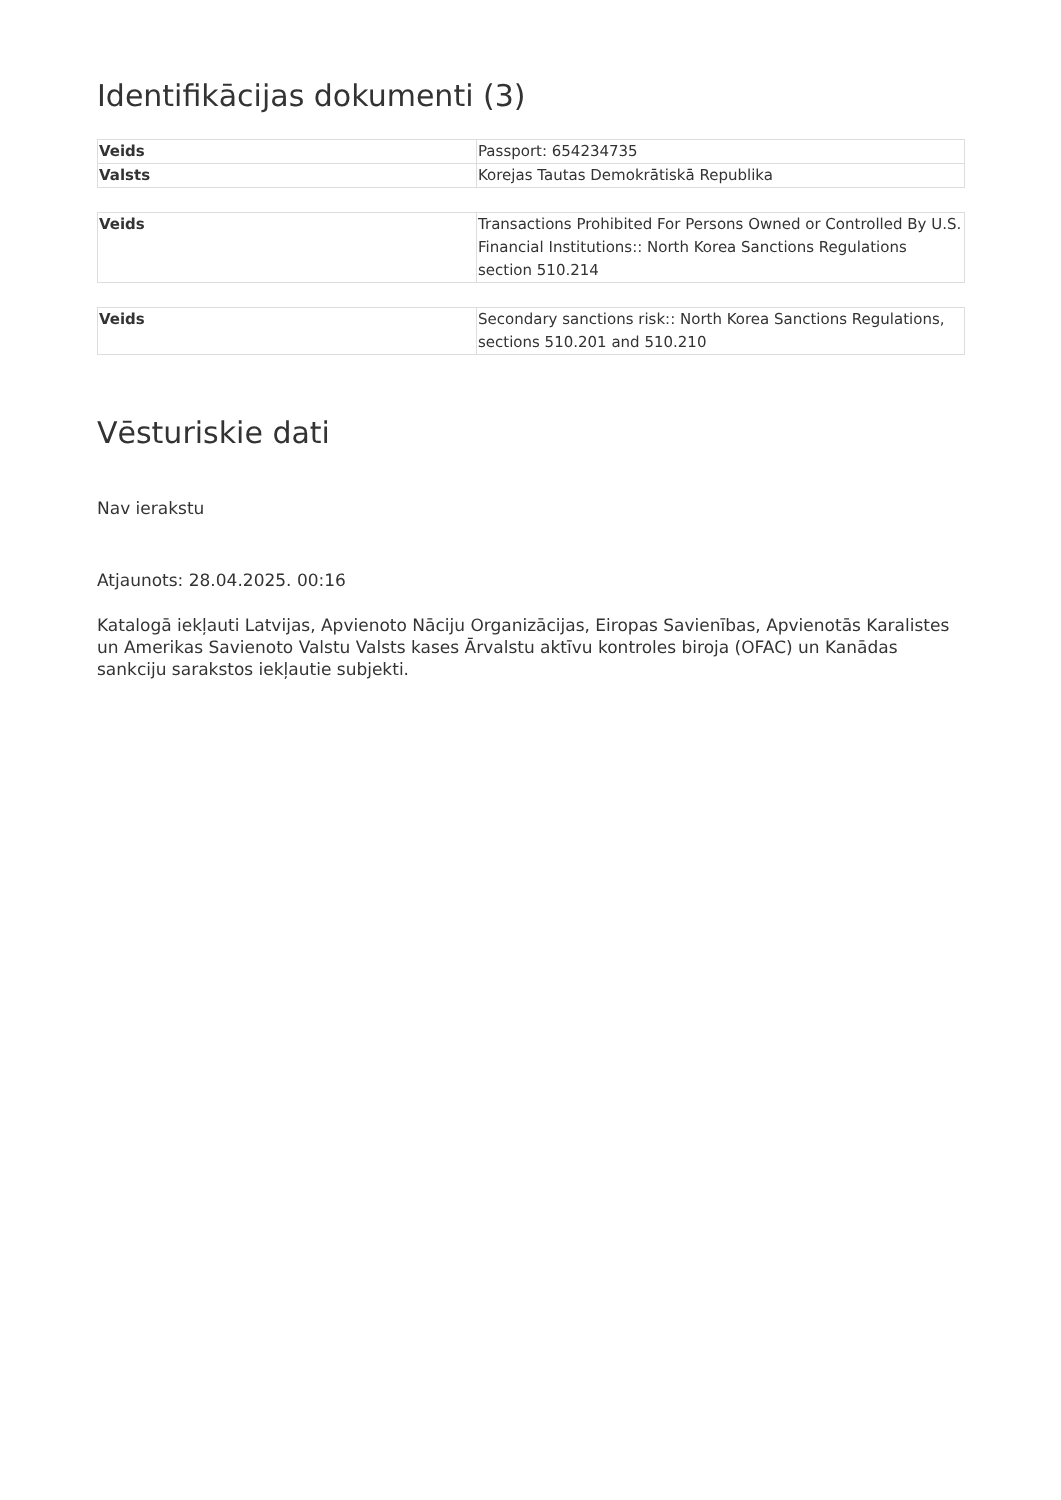Identifikācijas dokumenti (3)
| Veids | Passport: 654234735 |
| Valsts | Korejas Tautas Demokrātiskā Republika |
| Veids | Transactions Prohibited For Persons Owned or Controlled By U.S. Financial Institutions:: North Korea Sanctions Regulations section 510.214 |
| Veids | Secondary sanctions risk:: North Korea Sanctions Regulations, sections 510.201 and 510.210 |
Vēsturiskie dati
Nav ierakstu
Atjaunots: 28.04.2025. 00:16
Katalogā iekļauti Latvijas, Apvienoto Nāciju Organizācijas, Eiropas Savienības, Apvienotās Karalistes un Amerikas Savienoto Valstu Valsts kases Ārvalstu aktīvu kontroles biroja (OFAC) un Kanādas sankciju sarakstos iekļautie subjekti.